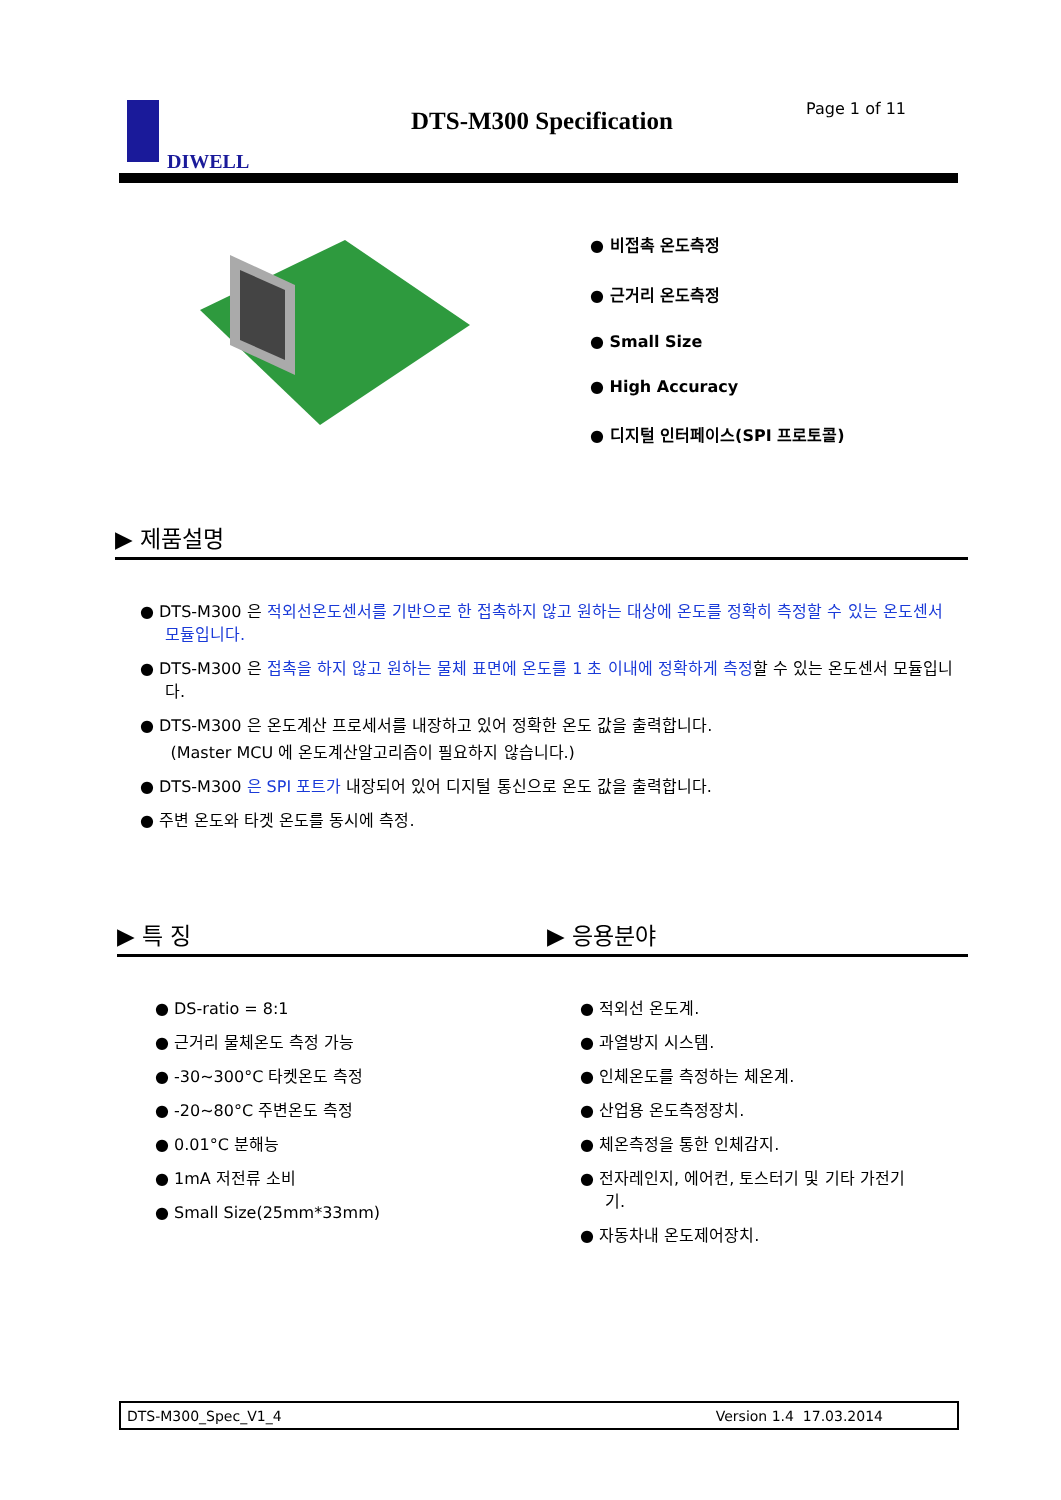DIWELL DTS-M300 Specification Page 1 of 11
● 비접촉 온도측정
● 근거리 온도측정
● Small Size
● High Accuracy
● 디지털 인터페이스(SPI 프로토콜)
▶ 제품설명
● DTS-M300 은 적외선온도센서를 기반으로 한 접촉하지 않고 원하는 대상에 온도를 정확히 측정할 수 있는 온도센서 모듈입니다.
● DTS-M300 은 접촉을 하지 않고 원하는 물체 표면에 온도를 1 초 이내에 정확하게 측정할 수 있는 온도센서 모듈입니다.
● DTS-M300 은 온도계산 프로세서를 내장하고 있어 정확한 온도 값을 출력합니다.
(Master MCU 에 온도계산알고리즘이 필요하지 않습니다.)
● DTS-M300 은 SPI 포트가 내장되어 있어 디지털 통신으로 온도 값을 출력합니다.
● 주변 온도와 타겟 온도를 동시에 측정.
▶ 특 징 ▶ 응용분야
● DS-ratio = 8:1
● 근거리 물체온도 측정 가능
● -30~300°C 타켓온도 측정
● -20~80°C 주변온도 측정
● 0.01°C 분해능
● 1mA 저전류 소비
● Small Size(25mm*33mm)
● 적외선 온도계.
● 과열방지 시스템.
● 인체온도를 측정하는 체온계.
● 산업용 온도측정장치.
● 체온측정을 통한 인체감지.
● 전자레인지, 에어컨, 토스터기 및 기타 가전기기.
● 자동차내 온도제어장치.
DTS-M300_Spec_V1_4 Version 1.4 17.03.2014